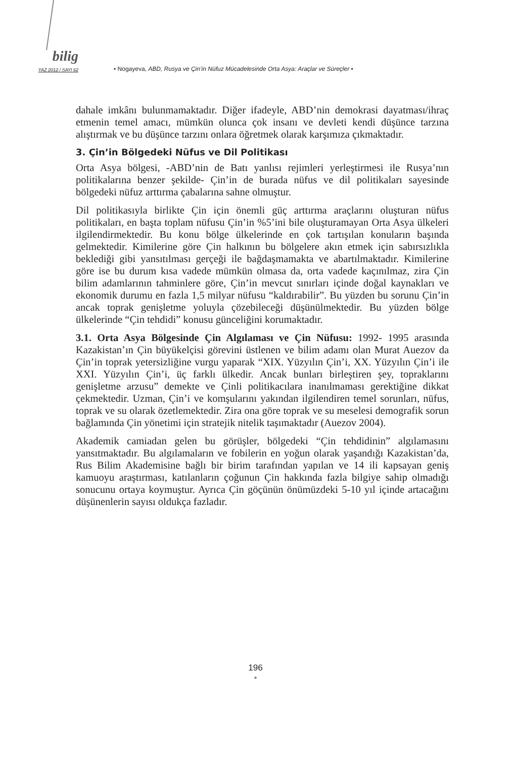bilig
YAZ 2012 / SAYI 62
• Nogayeva, ABD, Rusya ve Çin’in Nüfuz Mücadelesinde Orta Asya: Araçlar ve Süreçler •
dahale imkânı bulunmamaktadır. Diğer ifadeyle, ABD’nin demokrasi dayatması/ihraç etmenin temel amacı, mümkün olunca çok insanı ve devleti kendi düşünce tarzına alıştırmak ve bu düşünce tarzını onlara öğretmek olarak karşımıza çıkmaktadır.
3. Çin’in Bölgedeki Nüfus ve Dil Politikası
Orta Asya bölgesi, -ABD’nin de Batı yanlısı rejimleri yerleştirmesi ile Rusya’nın politikalarına benzer şekilde- Çin’in de burada nüfus ve dil politikaları sayesinde bölgedeki nüfuz arttırma çabalarına sahne olmuştur.
Dil politikasıyla birlikte Çin için önemli güç arttırma araçlarını oluşturan nüfus politikaları, en başta toplam nüfusu Çin’in %5’ini bile oluşturamayan Orta Asya ülkeleri ilgilendirmektedir. Bu konu bölge ülkelerinde en çok tartışılan konuların başında gelmektedir. Kimilerine göre Çin halkının bu bölgelere akın etmek için sabırsızlıkla beklediği gibi yansıtılması gerçeği ile bağdaşmamakta ve abartılmaktadır. Kimilerine göre ise bu durum kısa vadede mümkün olmasa da, orta vadede kaçınılmaz, zira Çin bilim adamlarının tahminlere göre, Çin’in mevcut sınırları içinde doğal kaynakları ve ekonomik durumu en fazla 1,5 milyar nüfusu “kaldırabilir”. Bu yüzden bu sorunu Çin’in ancak toprak genişletme yoluyla çözebileceği düşünülmektedir. Bu yüzden bölge ülkelerinde “Çin tehdidi” konusu günceliğini korumaktadır.
3.1. Orta Asya Bölgesinde Çin Algılaması ve Çin Nüfusu: 1992- 1995 arasında Kazakistan’ın Çin büyükelçisi görevini üstlenen ve bilim adamı olan Murat Auezov da Çin’in toprak yetersizliğine vurgu yaparak “XIX. Yüzyılın Çin’i, XX. Yüzyılın Çin’i ile XXI. Yüzyılın Çin’i, üç farklı ülkedir. Ancak bunları birleştiren şey, topraklarını genişletme arzusu” demekte ve Çinli politikacılara inanılmaması gerektiğine dikkat çekmektedir. Uzman, Çin’i ve komşularını yakından ilgilendiren temel sorunları, nüfus, toprak ve su olarak özetlemektedir. Zira ona göre toprak ve su meselesi demografik sorun bağlamında Çin yönetimi için stratejik nitelik taşımaktadır (Auezov 2004).
Akademik camiadan gelen bu görüşler, bölgedeki “Çin tehdidinin” algılamasını yansıtmaktadır. Bu algılamaların ve fobilerin en yoğun olarak yaşandığı Kazakistan’da, Rus Bilim Akademisine bağlı bir birim tarafından yapılan ve 14 ili kapsayan geniş kamuoyu araştırması, katılanların çoğunun Çin hakkında fazla bilgiye sahip olmadığı sonucunu ortaya koymuştur. Ayrıca Çin göçünün önümüzdeki 5-10 yıl içinde artacağını düşünenlerin sayısı oldukça fazladır.
196
•